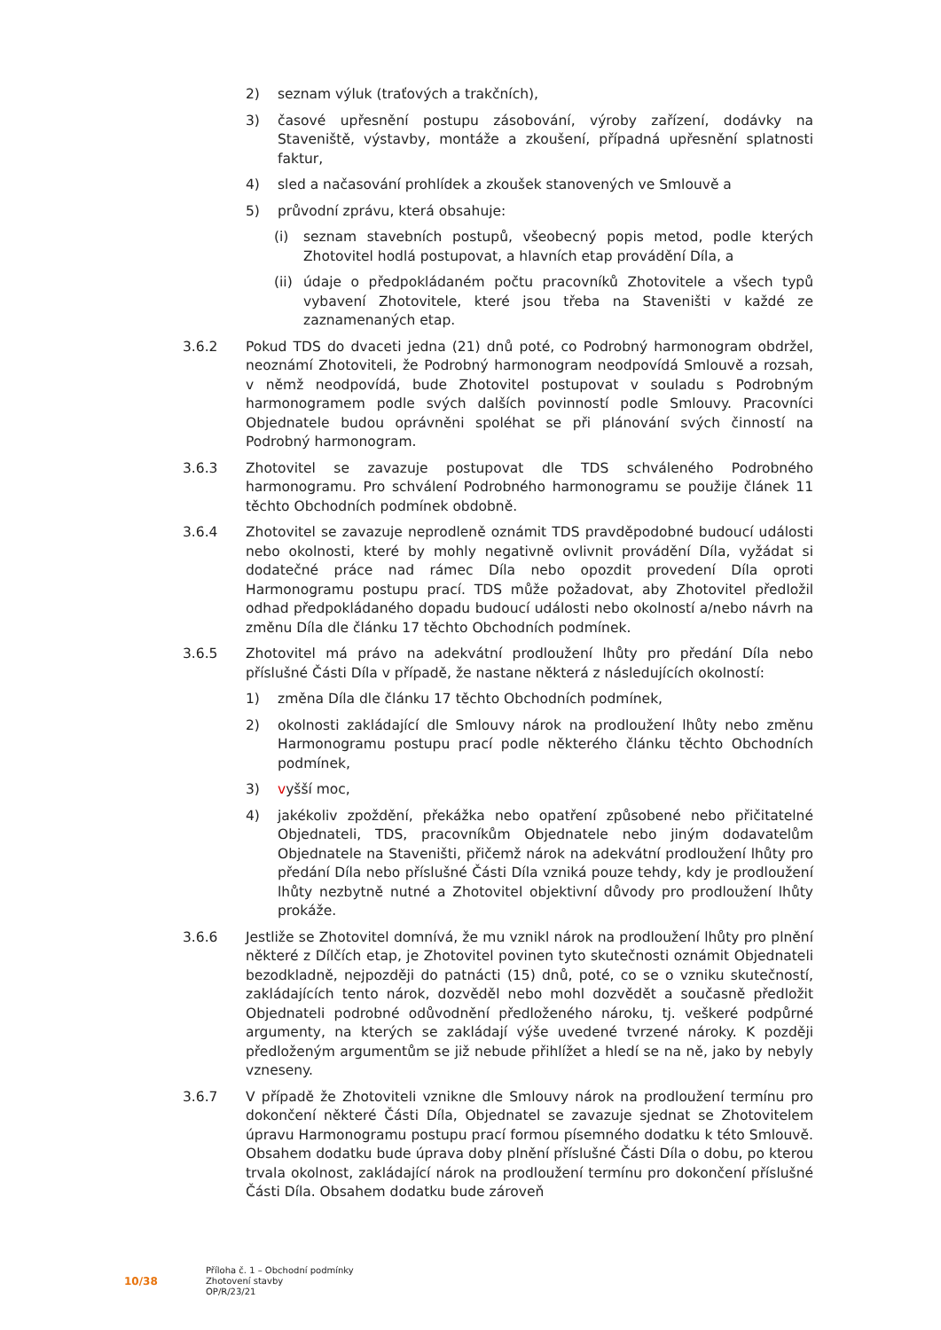2) seznam výluk (traťových a trakčních),
3) časové upřesnění postupu zásobování, výroby zařízení, dodávky na Staveniště, výstavby, montáže a zkoušení, případná upřesnění splatnosti faktur,
4) sled a načasování prohlídek a zkoušek stanovených ve Smlouvě a
5) průvodní zprávu, která obsahuje:
(i) seznam stavebních postupů, všeobecný popis metod, podle kterých Zhotovitel hodlá postupovat, a hlavních etap provádění Díla, a
(ii) údaje o předpokládaném počtu pracovníků Zhotovitele a všech typů vybavení Zhotovitele, které jsou třeba na Staveništi v každé ze zaznamenaných etap.
3.6.2 Pokud TDS do dvaceti jedna (21) dnů poté, co Podrobný harmonogram obdržel, neoznámí Zhotoviteli, že Podrobný harmonogram neodpovídá Smlouvě a rozsah, v němž neodpovídá, bude Zhotovitel postupovat v souladu s Podrobným harmonogramem podle svých dalších povinností podle Smlouvy. Pracovníci Objednatele budou oprávněni spoléhat se při plánování svých činností na Podrobný harmonogram.
3.6.3 Zhotovitel se zavazuje postupovat dle TDS schváleného Podrobného harmonogramu. Pro schválení Podrobného harmonogramu se použije článek 11 těchto Obchodních podmínek obdobně.
3.6.4 Zhotovitel se zavazuje neprodleně oznámit TDS pravděpodobné budoucí události nebo okolnosti, které by mohly negativně ovlivnit provádění Díla, vyžádat si dodatečné práce nad rámec Díla nebo opozdit provedení Díla oproti Harmonogramu postupu prací. TDS může požadovat, aby Zhotovitel předložil odhad předpokládaného dopadu budoucí události nebo okolností a/nebo návrh na změnu Díla dle článku 17 těchto Obchodních podmínek.
3.6.5 Zhotovitel má právo na adekvátní prodloužení lhůty pro předání Díla nebo příslušné Části Díla v případě, že nastane některá z následujících okolností:
1) změna Díla dle článku 17 těchto Obchodních podmínek,
2) okolnosti zakládající dle Smlouvy nárok na prodloužení lhůty nebo změnu Harmonogramu postupu prací podle některého článku těchto Obchodních podmínek,
3) vyšší moc,
4) jakékoliv zpoždění, překážka nebo opatření způsobené nebo přičitatelné Objednateli, TDS, pracovníkům Objednatele nebo jiným dodavatelům Objednatele na Staveništi, přičemž nárok na adekvátní prodloužení lhůty pro předání Díla nebo příslušné Části Díla vzniká pouze tehdy, kdy je prodloužení lhůty nezbytně nutné a Zhotovitel objektivní důvody pro prodloužení lhůty prokáže.
3.6.6 Jestliže se Zhotovitel domnívá, že mu vznikl nárok na prodloužení lhůty pro plnění některé z Dílčích etap, je Zhotovitel povinen tyto skutečnosti oznámit Objednateli bezodkladně, nejpozději do patnácti (15) dnů, poté, co se o vzniku skutečností, zakládajících tento nárok, dozvěděl nebo mohl dozvědět a současně předložit Objednateli podrobné odůvodnění předloženého nároku, tj. veškeré podpůrné argumenty, na kterých se zakládají výše uvedené tvrzené nároky. K později předloženým argumentům se již nebude přihlížet a hledí se na ně, jako by nebyly vzneseny.
3.6.7 V případě že Zhotoviteli vznikne dle Smlouvy nárok na prodloužení termínu pro dokončení některé Části Díla, Objednatel se zavazuje sjednat se Zhotovitelem úpravu Harmonogramu postupu prací formou písemného dodatku k této Smlouvě. Obsahem dodatku bude úprava doby plnění příslušné Části Díla o dobu, po kterou trvala okolnost, zakládající nárok na prodloužení termínu pro dokončení příslušné Části Díla. Obsahem dodatku bude zároveň
10/38
Příloha č. 1 – Obchodní podmínky
Zhotovení stavby
OP/R/23/21